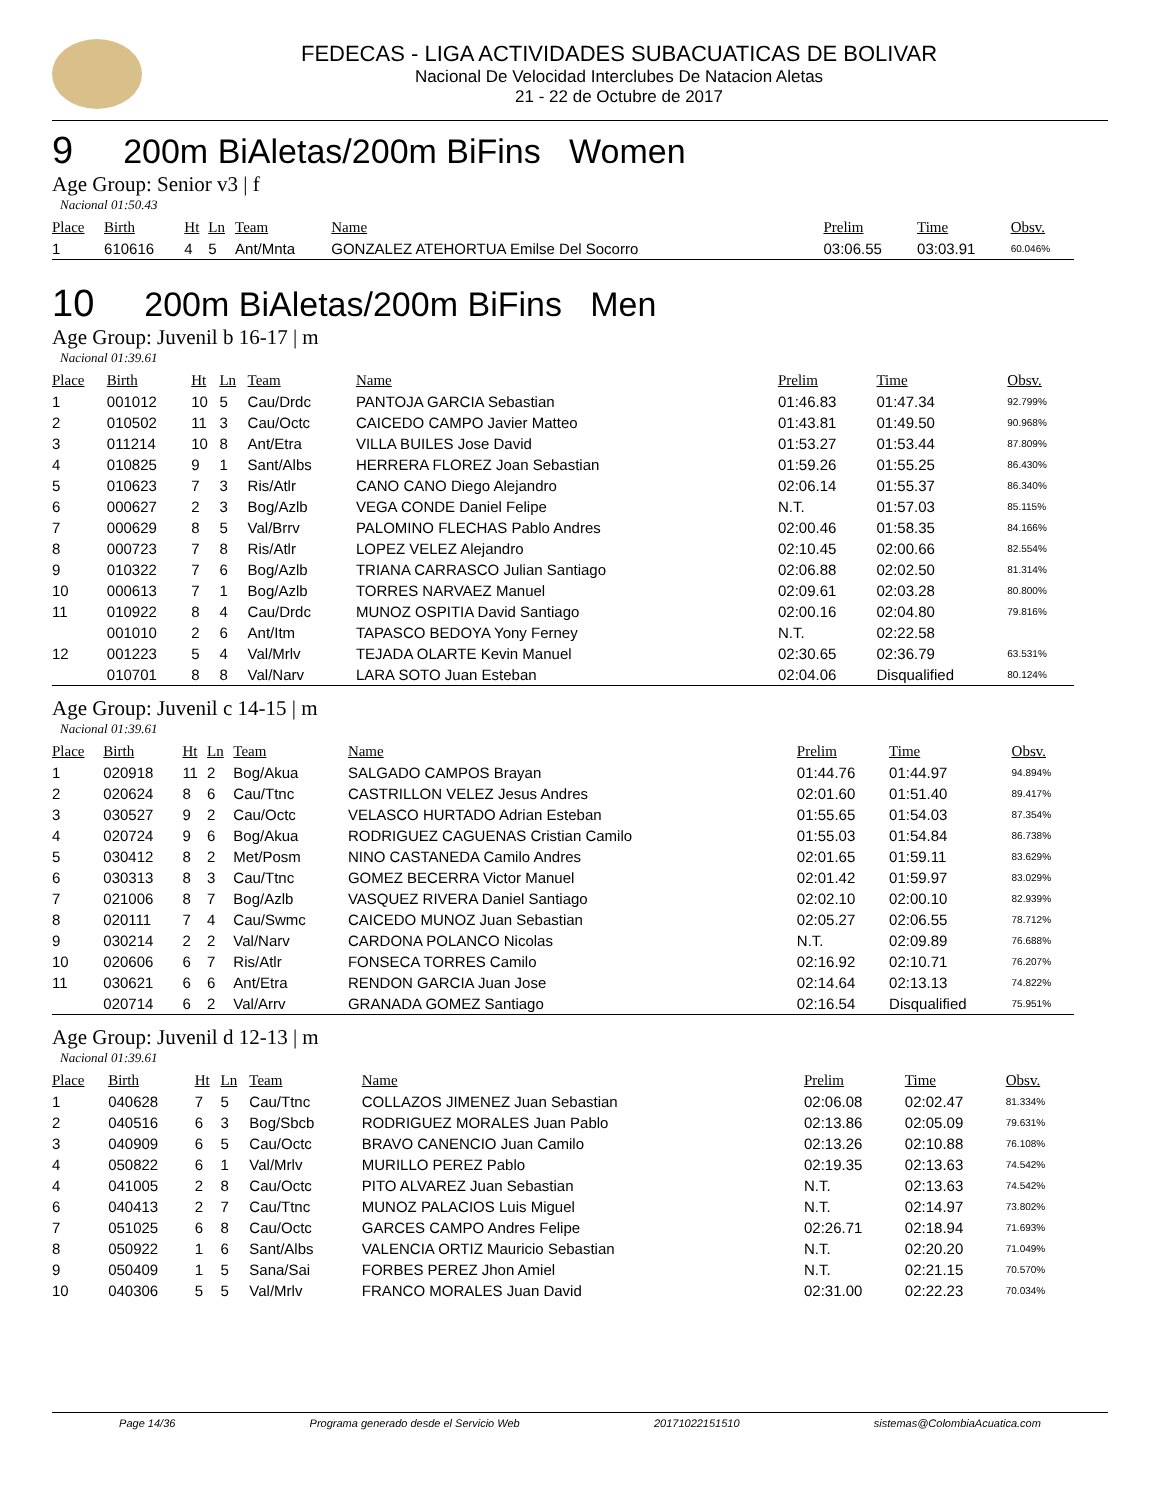FEDECAS - LIGA ACTIVIDADES SUBACUATICAS DE BOLIVAR
Nacional De Velocidad Interclubes De Natacion Aletas
21 - 22 de Octubre de 2017
9 200m BiAletas/200m BiFins Women
Age Group: Senior v3 | f
Nacional 01:50.43
| Place | Birth | Ht | Ln | Team | Name | Prelim | Time | Obsv. |
| --- | --- | --- | --- | --- | --- | --- | --- | --- |
| 1 | 610616 | 4 | 5 | Ant/Mnta | GONZALEZ ATEHORTUA Emilse Del Socorro | 03:06.55 | 03:03.91 | 60.046% |
10 200m BiAletas/200m BiFins Men
Age Group: Juvenil b 16-17 | m
Nacional 01:39.61
| Place | Birth | Ht | Ln | Team | Name | Prelim | Time | Obsv. |
| --- | --- | --- | --- | --- | --- | --- | --- | --- |
| 1 | 001012 | 10 | 5 | Cau/Drdc | PANTOJA GARCIA Sebastian | 01:46.83 | 01:47.34 | 92.799% |
| 2 | 010502 | 11 | 3 | Cau/Octc | CAICEDO CAMPO Javier Matteo | 01:43.81 | 01:49.50 | 90.968% |
| 3 | 011214 | 10 | 8 | Ant/Etra | VILLA BUILES Jose David | 01:53.27 | 01:53.44 | 87.809% |
| 4 | 010825 | 9 | 1 | Sant/Albs | HERRERA FLOREZ Joan Sebastian | 01:59.26 | 01:55.25 | 86.430% |
| 5 | 010623 | 7 | 3 | Ris/Atlr | CANO CANO Diego Alejandro | 02:06.14 | 01:55.37 | 86.340% |
| 6 | 000627 | 2 | 3 | Bog/Azlb | VEGA CONDE Daniel Felipe | N.T. | 01:57.03 | 85.115% |
| 7 | 000629 | 8 | 5 | Val/Brrv | PALOMINO FLECHAS Pablo Andres | 02:00.46 | 01:58.35 | 84.166% |
| 8 | 000723 | 7 | 8 | Ris/Atlr | LOPEZ VELEZ Alejandro | 02:10.45 | 02:00.66 | 82.554% |
| 9 | 010322 | 7 | 6 | Bog/Azlb | TRIANA CARRASCO Julian Santiago | 02:06.88 | 02:02.50 | 81.314% |
| 10 | 000613 | 7 | 1 | Bog/Azlb | TORRES NARVAEZ Manuel | 02:09.61 | 02:03.28 | 80.800% |
| 11 | 010922 | 8 | 4 | Cau/Drdc | MUNOZ OSPITIA David Santiago | 02:00.16 | 02:04.80 | 79.816% |
| | 001010 | 2 | 6 | Ant/Itm | TAPASCO BEDOYA Yony Ferney | N.T. | 02:22.58 | |
| 12 | 001223 | 5 | 4 | Val/Mrlv | TEJADA OLARTE Kevin Manuel | 02:30.65 | 02:36.79 | 63.531% |
| | 010701 | 8 | 8 | Val/Narv | LARA SOTO Juan Esteban | 02:04.06 | Disqualified | 80.124% |
Age Group: Juvenil c 14-15 | m
Nacional 01:39.61
| Place | Birth | Ht | Ln | Team | Name | Prelim | Time | Obsv. |
| --- | --- | --- | --- | --- | --- | --- | --- | --- |
| 1 | 020918 | 11 | 2 | Bog/Akua | SALGADO CAMPOS Brayan | 01:44.76 | 01:44.97 | 94.894% |
| 2 | 020624 | 8 | 6 | Cau/Ttnc | CASTRILLON VELEZ Jesus Andres | 02:01.60 | 01:51.40 | 89.417% |
| 3 | 030527 | 9 | 2 | Cau/Octc | VELASCO HURTADO Adrian Esteban | 01:55.65 | 01:54.03 | 87.354% |
| 4 | 020724 | 9 | 6 | Bog/Akua | RODRIGUEZ CAGUENAS Cristian Camilo | 01:55.03 | 01:54.84 | 86.738% |
| 5 | 030412 | 8 | 2 | Met/Posm | NINO CASTANEDA Camilo Andres | 02:01.65 | 01:59.11 | 83.629% |
| 6 | 030313 | 8 | 3 | Cau/Ttnc | GOMEZ BECERRA Victor Manuel | 02:01.42 | 01:59.97 | 83.029% |
| 7 | 021006 | 8 | 7 | Bog/Azlb | VASQUEZ RIVERA Daniel Santiago | 02:02.10 | 02:00.10 | 82.939% |
| 8 | 020111 | 7 | 4 | Cau/Swmc | CAICEDO MUNOZ Juan Sebastian | 02:05.27 | 02:06.55 | 78.712% |
| 9 | 030214 | 2 | 2 | Val/Narv | CARDONA POLANCO Nicolas | N.T. | 02:09.89 | 76.688% |
| 10 | 020606 | 6 | 7 | Ris/Atlr | FONSECA TORRES Camilo | 02:16.92 | 02:10.71 | 76.207% |
| 11 | 030621 | 6 | 6 | Ant/Etra | RENDON GARCIA Juan Jose | 02:14.64 | 02:13.13 | 74.822% |
| | 020714 | 6 | 2 | Val/Arrv | GRANADA GOMEZ Santiago | 02:16.54 | Disqualified | 75.951% |
Age Group: Juvenil d 12-13 | m
Nacional 01:39.61
| Place | Birth | Ht | Ln | Team | Name | Prelim | Time | Obsv. |
| --- | --- | --- | --- | --- | --- | --- | --- | --- |
| 1 | 040628 | 7 | 5 | Cau/Ttnc | COLLAZOS JIMENEZ Juan Sebastian | 02:06.08 | 02:02.47 | 81.334% |
| 2 | 040516 | 6 | 3 | Bog/Sbcb | RODRIGUEZ MORALES Juan Pablo | 02:13.86 | 02:05.09 | 79.631% |
| 3 | 040909 | 6 | 5 | Cau/Octc | BRAVO CANENCIO Juan Camilo | 02:13.26 | 02:10.88 | 76.108% |
| 4 | 050822 | 6 | 1 | Val/Mrlv | MURILLO PEREZ Pablo | 02:19.35 | 02:13.63 | 74.542% |
| 4 | 041005 | 2 | 8 | Cau/Octc | PITO ALVAREZ Juan Sebastian | N.T. | 02:13.63 | 74.542% |
| 6 | 040413 | 2 | 7 | Cau/Ttnc | MUNOZ PALACIOS Luis Miguel | N.T. | 02:14.97 | 73.802% |
| 7 | 051025 | 6 | 8 | Cau/Octc | GARCES CAMPO Andres Felipe | 02:26.71 | 02:18.94 | 71.693% |
| 8 | 050922 | 1 | 6 | Sant/Albs | VALENCIA ORTIZ Mauricio Sebastian | N.T. | 02:20.20 | 71.049% |
| 9 | 050409 | 1 | 5 | Sana/Sai | FORBES PEREZ Jhon Amiel | N.T. | 02:21.15 | 70.570% |
| 10 | 040306 | 5 | 5 | Val/Mrlv | FRANCO MORALES Juan David | 02:31.00 | 02:22.23 | 70.034% |
Page 14/36 Programa generado desde el Servicio Web 20171022151510 sistemas@ColombiaAcuatica.com